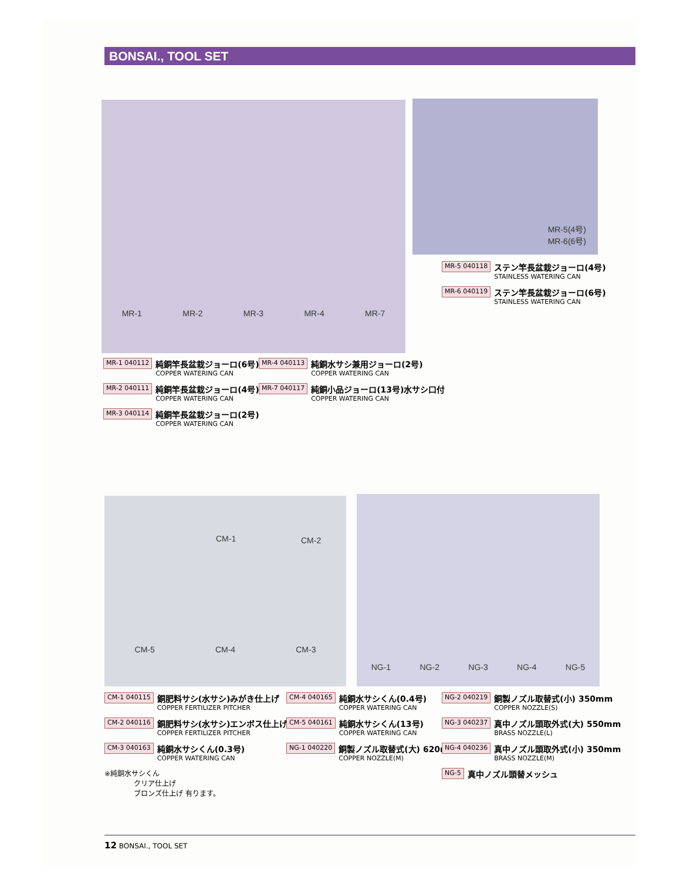BONSAI., TOOL SET
MR-1 MR-2 MR-3 MR-4 MR-7
MR-5(4号)
MR-6(6号)
MR-5 040118
ステン竿長盆栽ジョーロ(4号)
STAINLESS WATERING CAN
MR-6 040119
ステン竿長盆栽ジョーロ(6号)
STAINLESS WATERING CAN
MR-1 040112
純銅竿長盆栽ジョーロ(6号)
COPPER WATERING CAN
MR-2 040111
純銅竿長盆栽ジョーロ(4号)
COPPER WATERING CAN
MR-3 040114
純銅竿長盆栽ジョーロ(2号)
COPPER WATERING CAN
MR-4 040113
純銅水サシ兼用ジョーロ(2号)
COPPER WATERING CAN
MR-7 040117
純銅小品ジョーロ(13号)水サシ口付
COPPER WATERING CAN
CM-1 CM-2
CM-5 CM-4 CM-3
NG-1 NG-2 NG-3 NG-4 NG-5
CM-1 040115
銅肥料サシ(水サシ)みがき仕上げ
COPPER FERTILIZER PITCHER
CM-2 040116
銅肥料サシ(水サシ)エンボス仕上げ
COPPER FERTILIZER PITCHER
CM-3 040163
純銅水サシくん(0.3号)
COPPER WATERING CAN
※純銅水サシくん
クリア仕上げ
ブロンズ仕上げ 有ります。
CM-4 040165
純銅水サシくん(0.4号)
COPPER WATERING CAN
CM-5 040161
純銅水サシくん(13号)
COPPER WATERING CAN
NG-1 040220
銅製ノズル取替式(大) 620mm
COPPER NOZZLE(M)
NG-2 040219
銅製ノズル取替式(小) 350mm
COPPER NOZZLE(S)
NG-3 040237
真中ノズル頭取外式(大) 550mm
BRASS NOZZLE(L)
NG-4 040236
真中ノズル頭取外式(小) 350mm
BRASS NOZZLE(M)
NG-5
真中ノズル頭替メッシュ
12 BONSAI., TOOL SET